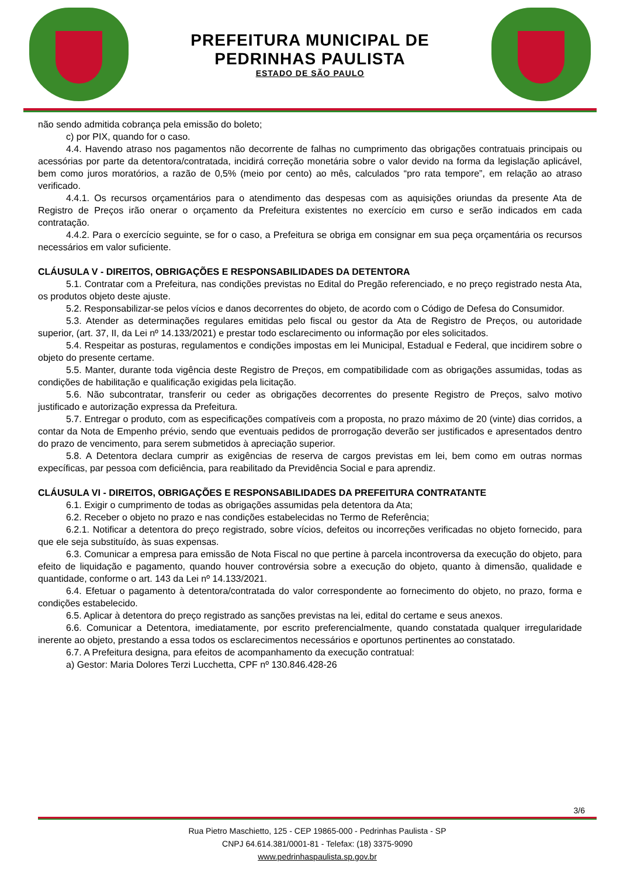PREFEITURA MUNICIPAL DE
PEDRINHAS PAULISTA
ESTADO DE SÃO PAULO
não sendo admitida cobrança pela emissão do boleto;
c) por PIX, quando for o caso.
4.4. Havendo atraso nos pagamentos não decorrente de falhas no cumprimento das obrigações contratuais principais ou acessórias por parte da detentora/contratada, incidirá correção monetária sobre o valor devido na forma da legislação aplicável, bem como juros moratórios, a razão de 0,5% (meio por cento) ao mês, calculados “pro rata tempore”, em relação ao atraso verificado.
4.4.1. Os recursos orçamentários para o atendimento das despesas com as aquisições oriundas da presente Ata de Registro de Preços irão onerar o orçamento da Prefeitura existentes no exercício em curso e serão indicados em cada contratação.
4.4.2. Para o exercício seguinte, se for o caso, a Prefeitura se obriga em consignar em sua peça orçamentária os recursos necessários em valor suficiente.
CLÁUSULA V - DIREITOS, OBRIGAÇÕES E RESPONSABILIDADES DA DETENTORA
5.1. Contratar com a Prefeitura, nas condições previstas no Edital do Pregão referenciado, e no preço registrado nesta Ata, os produtos objeto deste ajuste.
5.2. Responsabilizar-se pelos vícios e danos decorrentes do objeto, de acordo com o Código de Defesa do Consumidor.
5.3. Atender as determinações regulares emitidas pelo fiscal ou gestor da Ata de Registro de Preços, ou autoridade superior, (art. 37, II, da Lei nº 14.133/2021) e prestar todo esclarecimento ou informação por eles solicitados.
5.4. Respeitar as posturas, regulamentos e condições impostas em lei Municipal, Estadual e Federal, que incidirem sobre o objeto do presente certame.
5.5. Manter, durante toda vigência deste Registro de Preços, em compatibilidade com as obrigações assumidas, todas as condições de habilitação e qualificação exigidas pela licitação.
5.6. Não subcontratar, transferir ou ceder as obrigações decorrentes do presente Registro de Preços, salvo motivo justificado e autorização expressa da Prefeitura.
5.7. Entregar o produto, com as especificações compatíveis com a proposta, no prazo máximo de 20 (vinte) dias corridos, a contar da Nota de Empenho prévio, sendo que eventuais pedidos de prorrogação deverão ser justificados e apresentados dentro do prazo de vencimento, para serem submetidos à apreciação superior.
5.8. A Detentora declara cumprir as exigências de reserva de cargos previstas em lei, bem como em outras normas expecíficas, par pessoa com deficiência, para reabilitado da Previdência Social e para aprendiz.
CLÁUSULA VI - DIREITOS, OBRIGAÇÕES E RESPONSABILIDADES DA PREFEITURA CONTRATANTE
6.1. Exigir o cumprimento de todas as obrigações assumidas pela detentora da Ata;
6.2. Receber o objeto no prazo e nas condições estabelecidas no Termo de Referência;
6.2.1. Notificar a detentora do preço registrado, sobre vícios, defeitos ou incorreções verificadas no objeto fornecido, para que ele seja substituído, às suas expensas.
6.3. Comunicar a empresa para emissão de Nota Fiscal no que pertine à parcela incontroversa da execução do objeto, para efeito de liquidação e pagamento, quando houver controvérsia sobre a execução do objeto, quanto à dimensão, qualidade e quantidade, conforme o art. 143 da Lei nº 14.133/2021.
6.4. Efetuar o pagamento à detentora/contratada do valor correspondente ao fornecimento do objeto, no prazo, forma e condições estabelecido.
6.5. Aplicar à detentora do preço registrado as sanções previstas na lei, edital do certame e seus anexos.
6.6. Comunicar a Detentora, imediatamente, por escrito preferencialmente, quando constatada qualquer irregularidade inerente ao objeto, prestando a essa todos os esclarecimentos necessários e oportunos pertinentes ao constatado.
6.7. A Prefeitura designa, para efeitos de acompanhamento da execução contratual:
a) Gestor: Maria Dolores Terzi Lucchetta, CPF nº 130.846.428-26
3/6
Rua Pietro Maschietto, 125 - CEP 19865-000 - Pedrinhas Paulista - SP
CNPJ 64.614.381/0001-81 - Telefax: (18) 3375-9090
www.pedrinhaspaulista.sp.gov.br